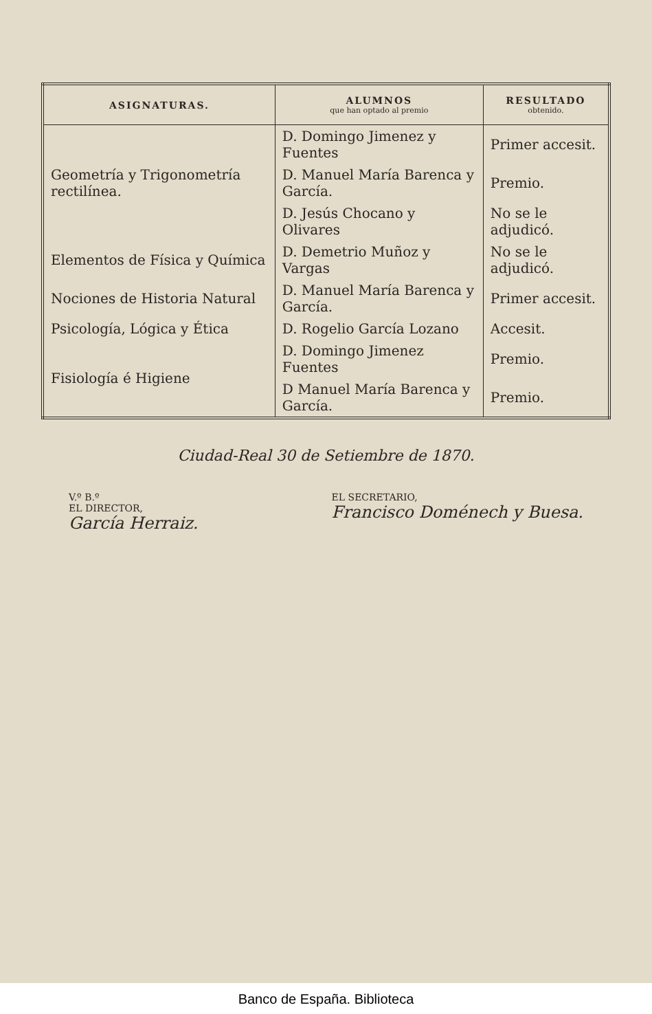| ASIGNATURAS. | ALUMNOS que han optado al premio | RESULTADO obtenido. |
| --- | --- | --- |
| Geometría y Trigonometría rectilínea. | D. Domingo Jimenez y Fuentes | Primer accesit. |
| | D. Manuel María Barenca y García. | Premio. |
| | D. Jesús Chocano y Olivares | No se le adjudicó. |
| Elementos de Física y Química | D. Demetrio Muñoz y Vargas | No se le adjudicó. |
| Nociones de Historia Natural | D. Manuel María Barenca y García. | Primer accesit. |
| Psicología, Lógica y Ética | D. Rogelio García Lozano | Accesit. |
| Fisiología é Higiene | D. Domingo Jimenez Fuentes | Premio. |
| | D Manuel María Barenca y García. | Premio. |
Ciudad-Real 30 de Setiembre de 1870.
V.º B.º
EL DIRECTOR,
García Herraiz.
EL SECRETARIO,
Francisco Doménech y Buesa.
Banco de España. Biblioteca